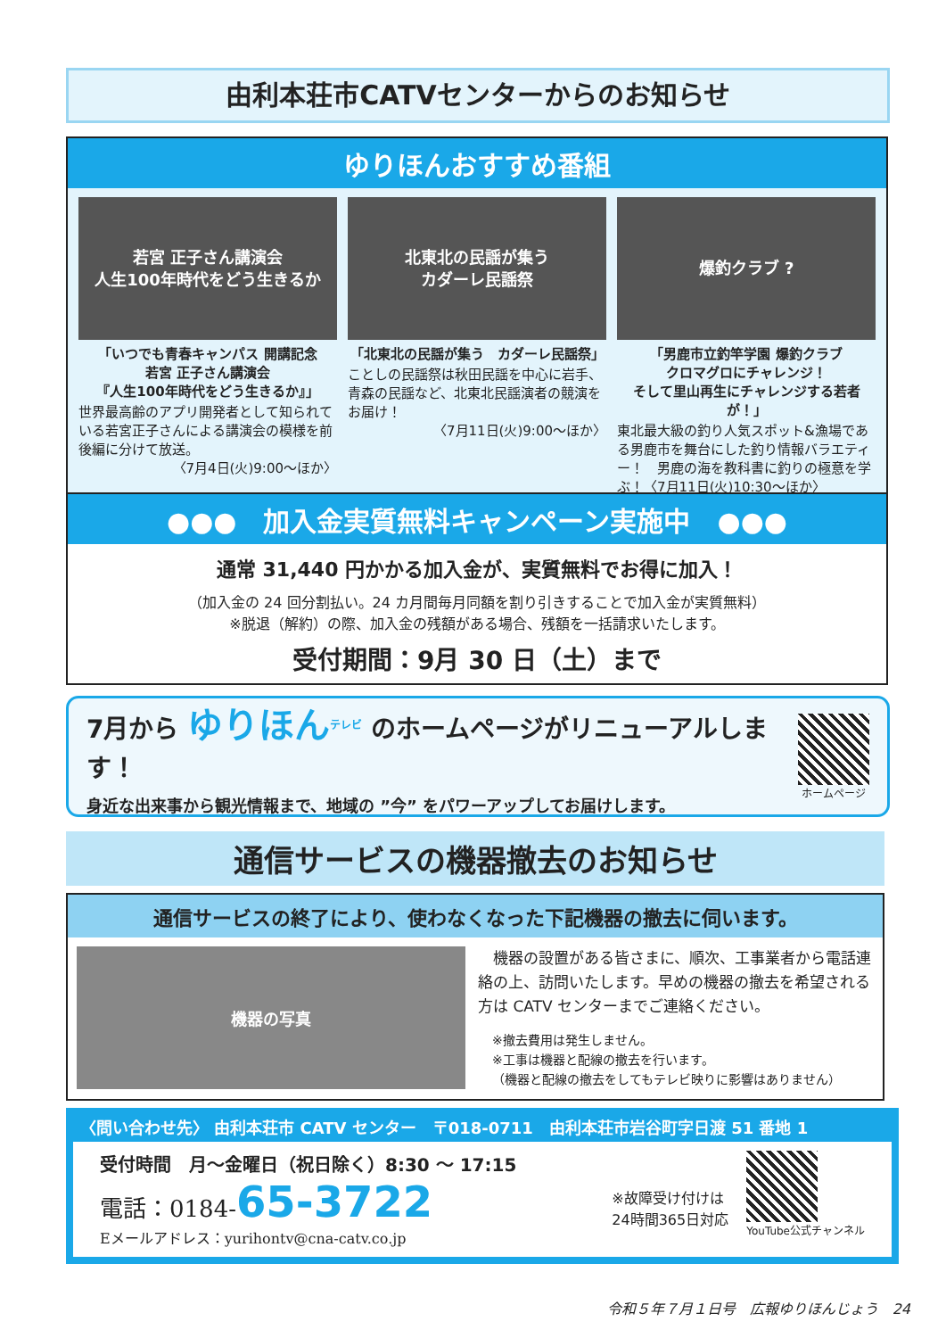由利本荘市CATVセンターからのお知らせ
ゆりほんおすすめ番組
若宮 正子さん講演会
人生100年時代をどう生きるか
「いつでも青春キャンパス 開講記念
若宮 正子さん講演会
『人生100年時代をどう生きるか』」
世界最高齢のアプリ開発者として知られている若宮正子さんによる講演会の模様を前後編に分けて放送。
〈7月4日(火)9:00～ほか〉
北東北の民謡が集う
カダーレ民謡祭
「北東北の民謡が集う　カダーレ民謡祭」
ことしの民謡祭は秋田民謡を中心に岩手、青森の民謡など、北東北民謡演者の競演をお届け！
〈7月11日(火)9:00～ほか〉
爆釣クラブ ?
「男鹿市立釣竿学園 爆釣クラブ
クロマグロにチャレンジ！
そして里山再生にチャレンジする若者が！」
東北最大級の釣り人気スポット&漁場である男鹿市を舞台にした釣り情報バラエティー！　男鹿の海を教科書に釣りの極意を学ぶ！〈7月11日(火)10:30～ほか〉
●●●　加入金実質無料キャンペーン実施中　●●●
通常 31,440 円かかる加入金が、実質無料でお得に加入！
（加入金の 24 回分割払い。24 カ月間毎月同額を割り引きすることで加入金が実質無料）
※脱退（解約）の際、加入金の残額がある場合、残額を一括請求いたします。
受付期間：9月 30 日（土）まで
7月から ゆりほん<sup>テレビ</sup> のホームページがリニューアルします！
身近な出来事から観光情報まで、地域の ”今” をパワーアップしてお届けします。
ホームページ
通信サービスの機器撤去のお知らせ
通信サービスの終了により、使わなくなった下記機器の撤去に伺います。
機器の写真
　機器の設置がある皆さまに、順次、工事業者から電話連絡の上、訪問いたします。早めの機器の撤去を希望される方は CATV センターまでご連絡ください。
※撤去費用は発生しません。
※工事は機器と配線の撤去を行います。
（機器と配線の撤去をしてもテレビ映りに影響はありません）
〈問い合わせ先〉 由利本荘市 CATV センター　〒018-0711　由利本荘市岩谷町字日渡 51 番地 1
受付時間　月～金曜日（祝日除く）8:30 ～ 17:15
電話：0184-65-3722
Eメールアドレス：yurihontv@cna-catv.co.jp
※故障受け付けは
24時間365日対応
YouTube公式チャンネル
令和５年７月１日号　広報ゆりほんじょう　24